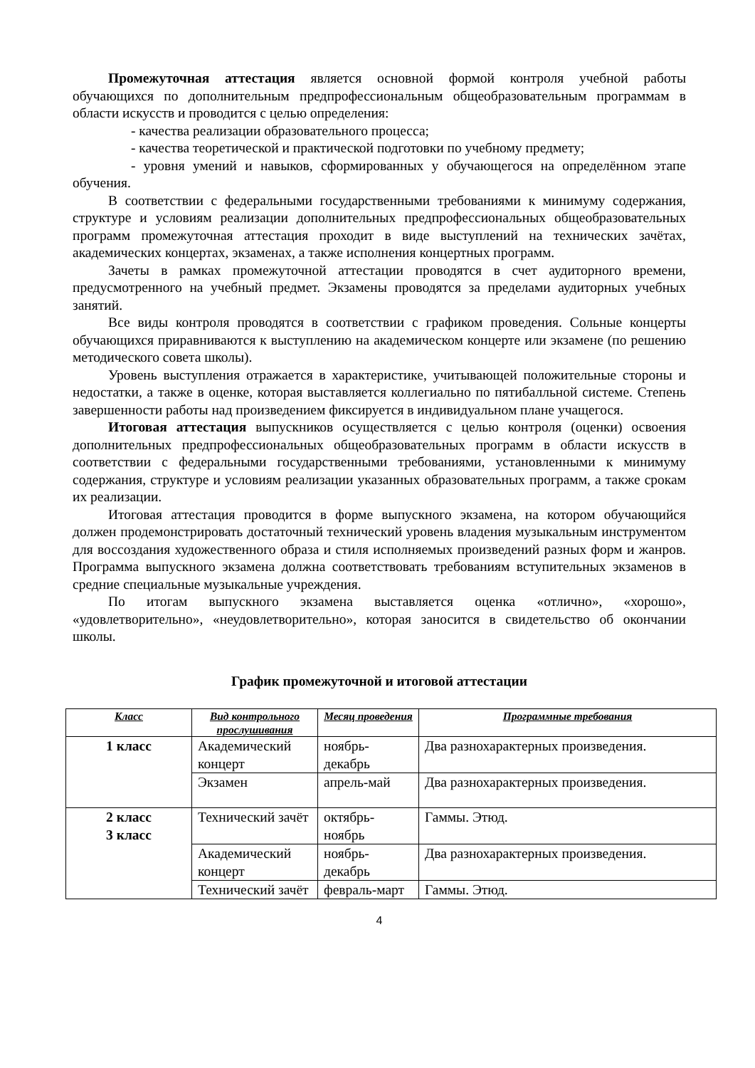Промежуточная аттестация является основной формой контроля учебной работы обучающихся по дополнительным предпрофессиональным общеобразовательным программам в области искусств и проводится с целью определения:
- качества реализации образовательного процесса;
- качества теоретической и практической подготовки по учебному предмету;
- уровня умений и навыков, сформированных у обучающегося на определённом этапе обучения.
В соответствии с федеральными государственными требованиями к минимуму содержания, структуре и условиям реализации дополнительных предпрофессиональных общеобразовательных программ промежуточная аттестация проходит в виде выступлений на технических зачётах, академических концертах, экзаменах, а также исполнения концертных программ.
Зачеты в рамках промежуточной аттестации проводятся в счет аудиторного времени, предусмотренного на учебный предмет. Экзамены проводятся за пределами аудиторных учебных занятий.
Все виды контроля проводятся в соответствии с графиком проведения. Сольные концерты обучающихся приравниваются к выступлению на академическом концерте или экзамене (по решению методического совета школы).
Уровень выступления отражается в характеристике, учитывающей положительные стороны и недостатки, а также в оценке, которая выставляется коллегиально по пятибалльной системе. Степень завершенности работы над произведением фиксируется в индивидуальном плане учащегося.
Итоговая аттестация выпускников осуществляется с целью контроля (оценки) освоения дополнительных предпрофессиональных общеобразовательных программ в области искусств в соответствии с федеральными государственными требованиями, установленными к минимуму содержания, структуре и условиям реализации указанных образовательных программ, а также срокам их реализации.
Итоговая аттестация проводится в форме выпускного экзамена, на котором обучающийся должен продемонстрировать достаточный технический уровень владения музыкальным инструментом для воссоздания художественного образа и стиля исполняемых произведений разных форм и жанров. Программа выпускного экзамена должна соответствовать требованиям вступительных экзаменов в средние специальные музыкальные учреждения.
По итогам выпускного экзамена выставляется оценка «отлично», «хорошо», «удовлетворительно», «неудовлетворительно», которая заносится в свидетельство об окончании школы.
График промежуточной и итоговой аттестации
| Класс | Вид контрольного прослушивания | Месяц проведения | Программные требования |
| --- | --- | --- | --- |
| 1 класс | Академический концерт | ноябрь-декабрь | Два разнохарактерных произведения. |
| | Экзамен | апрель-май | Два разнохарактерных произведения. |
| 2 класс 3 класс | Технический зачёт | октябрь-ноябрь | Гаммы. Этюд. |
| | Академический концерт | ноябрь-декабрь | Два разнохарактерных произведения. |
| | Технический зачёт | февраль-март | Гаммы. Этюд. |
4